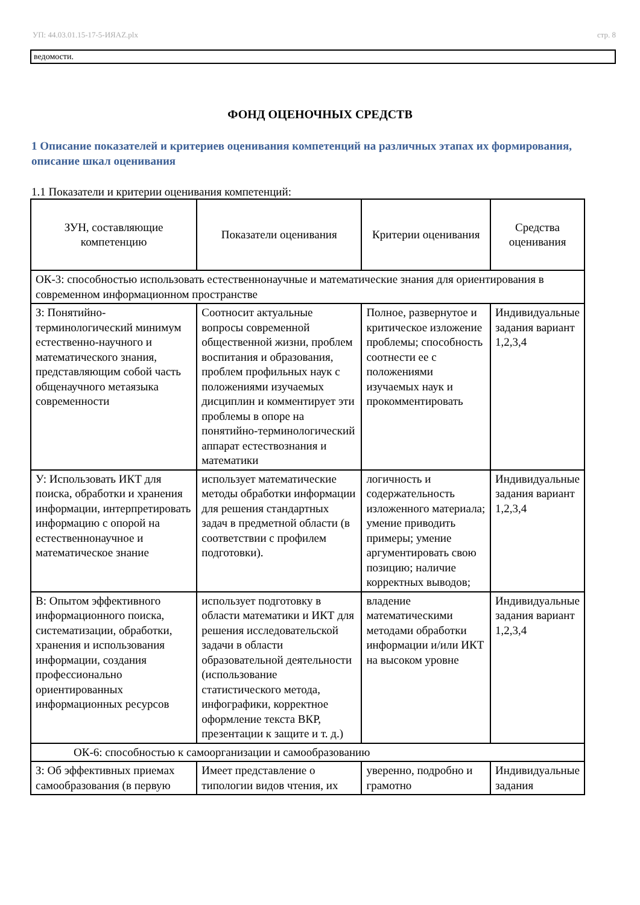УП: 44.03.01.15-17-5-ИЯAZ.plx стр. 8
ведомости.
ФОНД ОЦЕНОЧНЫХ СРЕДСТВ
1 Описание показателей и критериев оценивания компетенций на различных этапах их формирования, описание шкал оценивания
1.1 Показатели и критерии оценивания компетенций:
| ЗУН, составляющие компетенцию | Показатели оценивания | Критерии оценивания | Средства оценивания |
| --- | --- | --- | --- |
| ОК-3: способностью использовать естественнонаучные и математические знания для ориентирования в современном информационном пространстве | | | |
| З: Понятийно-терминологический минимум естественно-научного и математического знания, представляющим собой часть общенаучного метаязыка современности | Соотносит актуальные вопросы современной общественной жизни, проблем воспитания и образования, проблем профильных наук с положениями изучаемых дисциплин и комментирует эти проблемы в опоре на понятийно-терминологический аппарат естествознания и математики | Полное, развернутое и критическое изложение проблемы; способность соотнести ее с положениями изучаемых наук и прокомментировать | Индивидуальные задания вариант 1,2,3,4 |
| У: Использовать ИКТ для поиска, обработки и хранения информации, интерпретировать информацию с опорой на естественнонаучное и математическое знание | использует математические методы обработки информации для решения стандартных задач в предметной области (в соответствии с профилем подготовки). | логичность и содержательность изложенного материала; умение приводить примеры; умение аргументировать свою позицию; наличие корректных выводов; | Индивидуальные задания вариант 1,2,3,4 |
| В: Опытом эффективного информационного поиска, систематизации, обработки, хранения и использования информации, создания профессионально ориентированных информационных ресурсов | использует подготовку в области математики и ИКТ для решения исследовательской задачи в области образовательной деятельности (использование статистического метода, инфографики, корректное оформление текста ВКР, презентации к защите и т. д.) | владение математическими методами обработки информации и/или ИКТ на высоком уровне | Индивидуальные задания вариант 1,2,3,4 |
| ОК-6: способностью к самоорганизации и самообразованию | | | |
| З: Об эффективных приемах самообразования (в первую | Имеет представление о типологии видов чтения, их | уверенно, подробно и грамотно | Индивидуальные задания |